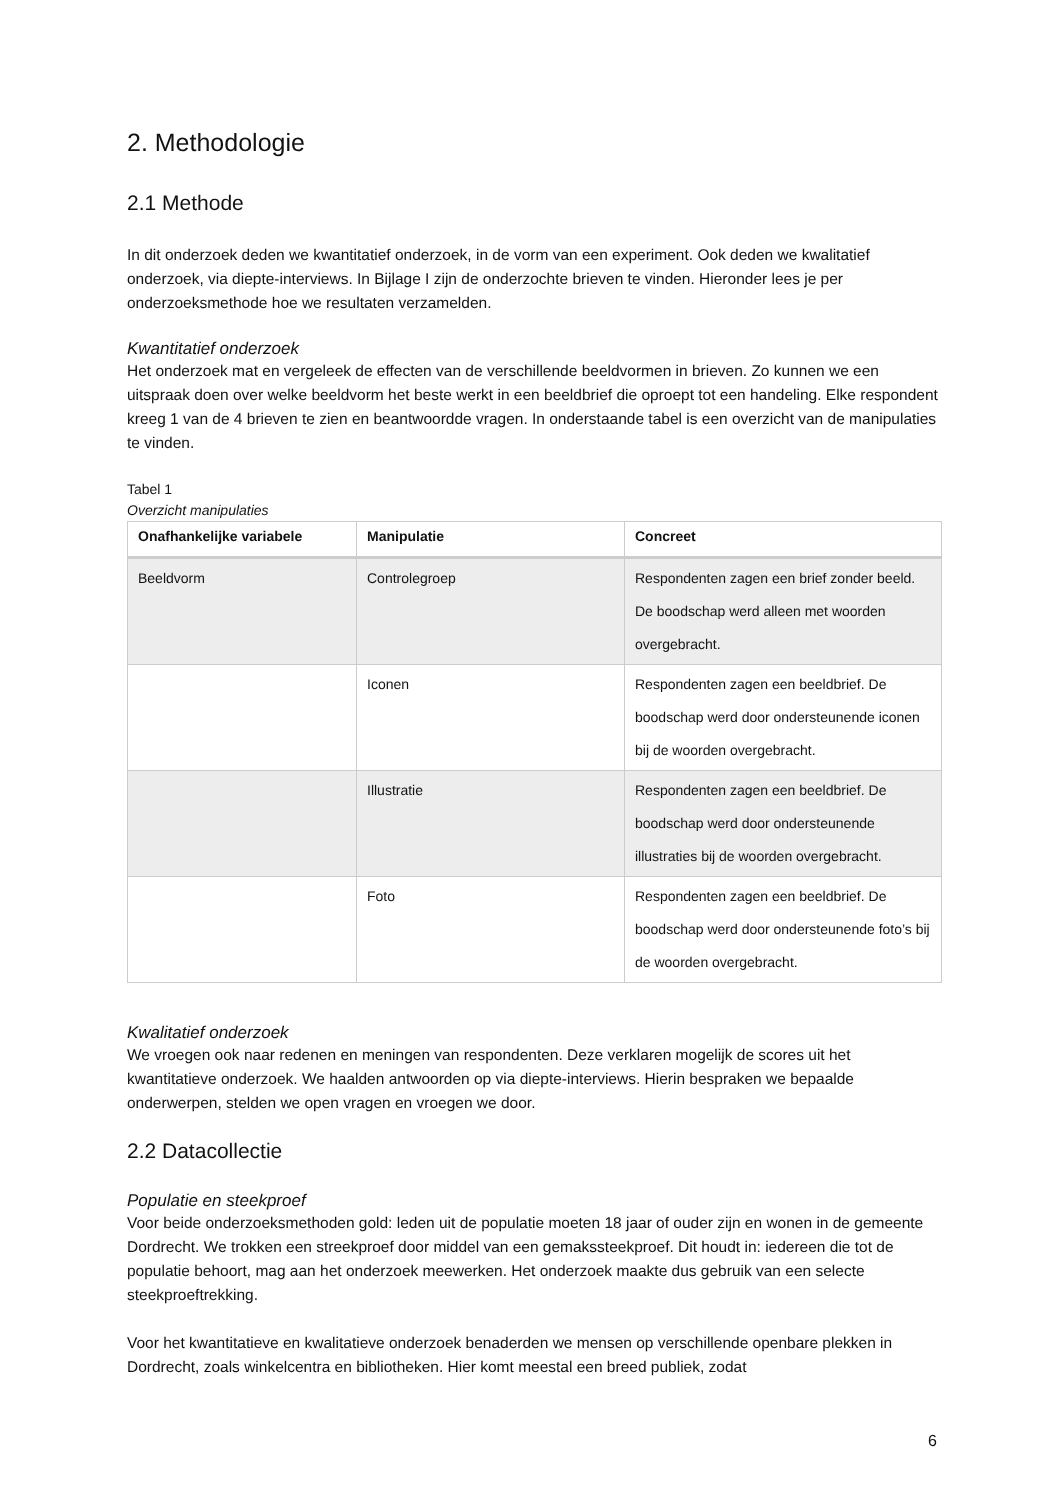2. Methodologie
2.1 Methode
In dit onderzoek deden we kwantitatief onderzoek, in de vorm van een experiment. Ook deden we kwalitatief onderzoek, via diepte-interviews. In Bijlage I zijn de onderzochte brieven te vinden. Hieronder lees je per onderzoeksmethode hoe we resultaten verzamelden.
Kwantitatief onderzoek
Het onderzoek mat en vergeleek de effecten van de verschillende beeldvormen in brieven. Zo kunnen we een uitspraak doen over welke beeldvorm het beste werkt in een beeldbrief die oproept tot een handeling. Elke respondent kreeg 1 van de 4 brieven te zien en beantwoordde vragen. In onderstaande tabel is een overzicht van de manipulaties te vinden.
Tabel 1
Overzicht manipulaties
| Onafhankelijke variabele | Manipulatie | Concreet |
| --- | --- | --- |
| Beeldvorm | Controlegroep | Respondenten zagen een brief zonder beeld. De boodschap werd alleen met woorden overgebracht. |
| | Iconen | Respondenten zagen een beeldbrief. De boodschap werd door ondersteunende iconen bij de woorden overgebracht. |
| | Illustratie | Respondenten zagen een beeldbrief. De boodschap werd door ondersteunende illustraties bij de woorden overgebracht. |
| | Foto | Respondenten zagen een beeldbrief. De boodschap werd door ondersteunende foto’s bij de woorden overgebracht. |
Kwalitatief onderzoek
We vroegen ook naar redenen en meningen van respondenten. Deze verklaren mogelijk de scores uit het kwantitatieve onderzoek. We haalden antwoorden op via diepte-interviews. Hierin bespraken we bepaalde onderwerpen, stelden we open vragen en vroegen we door.
2.2 Datacollectie
Populatie en steekproef
Voor beide onderzoeksmethoden gold: leden uit de populatie moeten 18 jaar of ouder zijn en wonen in de gemeente Dordrecht. We trokken een streekproef door middel van een gemakssteekproef. Dit houdt in: iedereen die tot de populatie behoort, mag aan het onderzoek meewerken. Het onderzoek maakte dus gebruik van een selecte steekproeftrekking.
Voor het kwantitatieve en kwalitatieve onderzoek benaderden we mensen op verschillende openbare plekken in Dordrecht, zoals winkelcentra en bibliotheken. Hier komt meestal een breed publiek, zodat
6